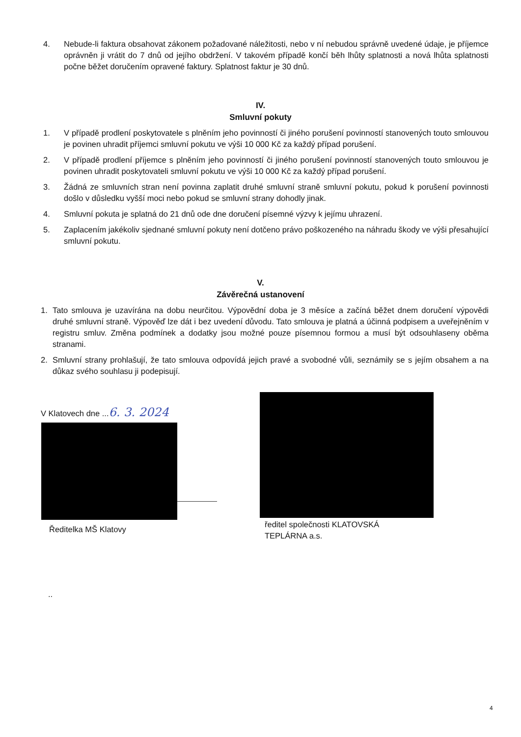4. Nebude-li faktura obsahovat zákonem požadované náležitosti, nebo v ní nebudou správně uvedené údaje, je příjemce oprávněn ji vrátit do 7 dnů od jejího obdržení. V takovém případě končí běh lhůty splatnosti a nová lhůta splatnosti počne běžet doručením opravené faktury. Splatnost faktur je 30 dnů.
IV.
Smluvní pokuty
1. V případě prodlení poskytovatele s plněním jeho povinností či jiného porušení povinností stanovených touto smlouvou je povinen uhradit příjemci smluvní pokutu ve výši 10 000 Kč za každý případ porušení.
2. V případě prodlení příjemce s plněním jeho povinností či jiného porušení povinností stanovených touto smlouvou je povinen uhradit poskytovateli smluvní pokutu ve výši 10 000 Kč za každý případ porušení.
3. Žádná ze smluvních stran není povinna zaplatit druhé smluvní straně smluvní pokutu, pokud k porušení povinnosti došlo v důsledku vyšší moci nebo pokud se smluvní strany dohodly jinak.
4. Smluvní pokuta je splatná do 21 dnů ode dne doručení písemné výzvy k jejímu uhrazení.
5. Zaplacením jakékoliv sjednané smluvní pokuty není dotčeno právo poškozeného na náhradu škody ve výši přesahující smluvní pokutu.
V.
Závěrečná ustanovení
1. Tato smlouva je uzavírána na dobu neurčitou. Výpovědní doba je 3 měsíce a začíná běžet dnem doručení výpovědi druhé smluvní straně. Výpověď lze dát i bez uvedení důvodu. Tato smlouva je platná a účinná podpisem a uveřejněním v registru smluv. Změna podmínek a dodatky jsou možné pouze písemnou formou a musí být odsouhlaseny oběma stranami.
2. Smluvní strany prohlašují, že tato smlouva odpovídá jejich pravé a svobodné vůli, seznámily se s jejím obsahem a na důkaz svého souhlasu ji podepisují.
V Klatovech dne ...6. 3. 2024
Ředitelka MŠ Klatovy
ředitel společnosti KLATOVSKÁ
TEPLÁRNA a.s.
..
4